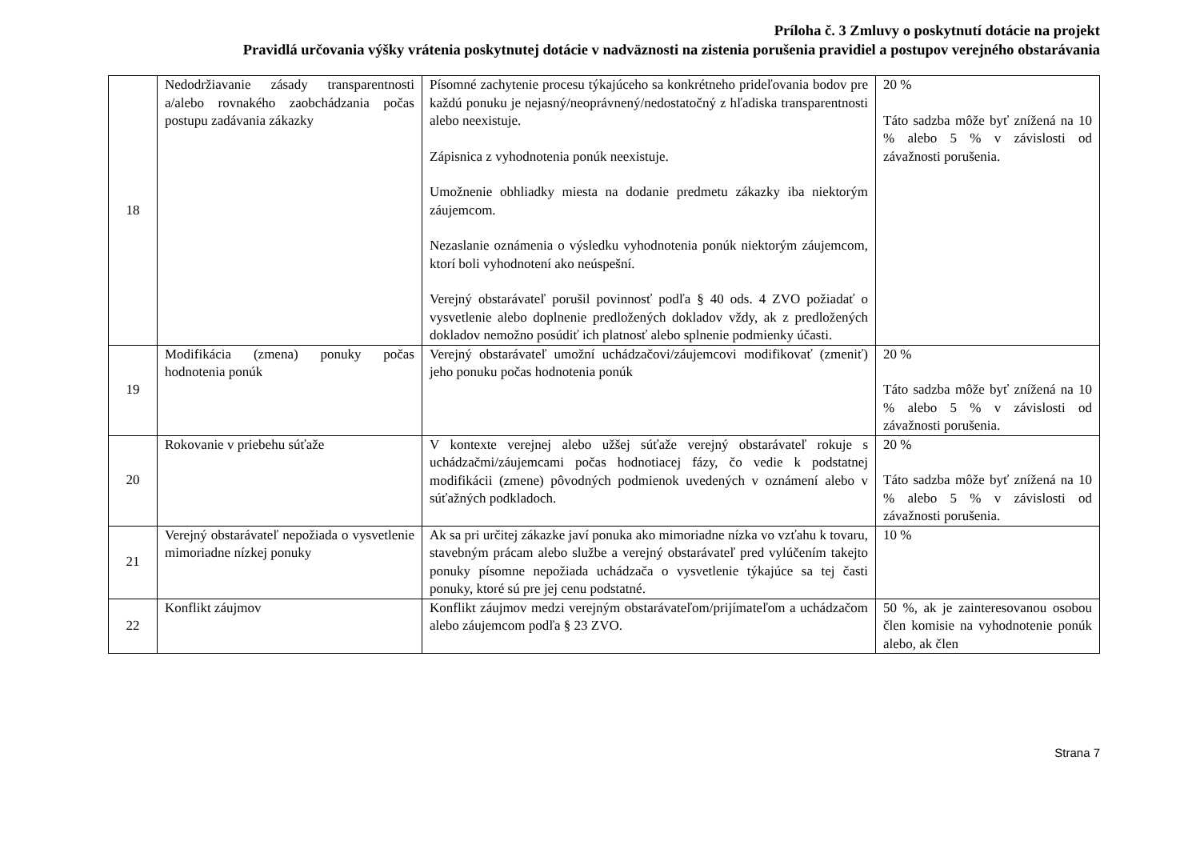Príloha č. 3 Zmluvy o poskytnutí dotácie na projekt
Pravidlá určovania výšky vrátenia poskytnutej dotácie v nadväznosti na zistenia porušenia pravidiel a postupov verejného obstarávania
| 18 | Nedodržiavanie zásady transparentnosti a/alebo rovnakého zaobchádzania počas postupu zadávania zákazky | Písomné zachytenie procesu týkajúceho sa konkrétneho prideľovania bodov pre každú ponuku je nejasný/neoprávnený/nedostatočný z hľadiska transparentnosti alebo neexistuje. Zápisnica z vyhodnotenia ponúk neexistuje. Umožnenie obhliadky miesta na dodanie predmetu zákazky iba niektorým záujemcom. Nezaslanie oznámenia o výsledku vyhodnotenia ponúk niektorým záujemcom, ktorí boli vyhodnotení ako neúspešní. Verejný obstarávateľ porušil povinnosť podľa § 40 ods. 4 ZVO požiadať o vysvetlenie alebo doplnenie predložených dokladov vždy, ak z predložených dokladov nemožno posúdiť ich platnosť alebo splnenie podmienky účasti. | 20 % Táto sadzba môže byť znížená na 10 % alebo 5 % v závislosti od závažnosti porušenia. |
| 19 | Modifikácia (zmena) ponuky počas hodnotenia ponúk | Verejný obstarávateľ umožní uchádzačovi/záujemcovi modifikovať (zmeniť) jeho ponuku počas hodnotenia ponúk | 20 % Táto sadzba môže byť znížená na 10 % alebo 5 % v závislosti od závažnosti porušenia. |
| 20 | Rokovanie v priebehu súťaže | V kontexte verejnej alebo užšej súťaže verejný obstarávateľ rokuje s uchádzačmi/záujemcami počas hodnotiacej fázy, čo vedie k podstatnej modifikácii (zmene) pôvodných podmienok uvedených v oznámení alebo v súťažných podkladoch. | 20 % Táto sadzba môže byť znížená na 10 % alebo 5 % v závislosti od závažnosti porušenia. |
| 21 | Verejný obstarávateľ nepožiada o vysvetlenie mimoriadne nízkej ponuky | Ak sa pri určitej zákazke javí ponuka ako mimoriadne nízka vo vzťahu k tovaru, stavebným prácam alebo službe a verejný obstarávateľ pred vylúčením takejto ponuky písomne nepožiada uchádzača o vysvetlenie týkajúce sa tej časti ponuky, ktoré sú pre jej cenu podstatné. | 10 % |
| 22 | Konflikt záujmov | Konflikt záujmov medzi verejným obstarávateľom/prijímateľom a uchádzačom alebo záujemcom podľa § 23 ZVO. | 50 %, ak je zainteresovanou osobou člen komisie na vyhodnotenie ponúk alebo, ak člen |
Strana 7